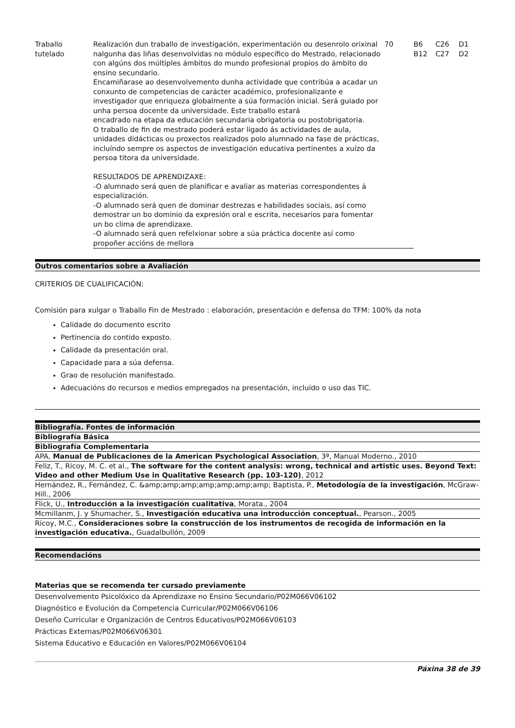| Traballo tutelado | Realización dun traballo de investigación, experimentación ou desenrolo orixinal nalgunha das liñas desenvolvidas no módulo específico do Mestrado, relacionado con algúns dos múltiples ámbitos do mundo profesional propios do ámbito do ensino secundario. Encamiñarase ao desenvolvemento dunha actividade que contribúa a acadar un conxunto de competencias de carácter académico, profesionalizante e investigador que enriqueza globalmente a súa formación inicial. Será guiado por unha persoa docente da universidade. Este traballo estará encadrado na etapa da educación secundaria obrigatoria ou postobrigatoria. O traballo de fin de mestrado poderá estar ligado ás actividades de aula, unidades didácticas ou proxectos realizados polo alumnado na fase de prácticas, incluíndo sempre os aspectos de investigación educativa pertinentes a xuízo da persoa titora da universidade. RESULTADOS DE APRENDIZAXE: -O alumnado será quen de planificar e avaliar as materias correspondentes á especialización. -O alumnado será quen de dominar destrezas e habilidades sociais, así como demostrar un bo dominio da expresión oral e escrita, necesarios para fomentar un bo clima de aprendizaxe. -O alumnado será quen refelxionar sobre a súa práctica docente así como propoñer accións de mellora | 70 | B6 B12 | C26 C27 | D1 D2 |
Outros comentarios sobre a Avaliación
CRITERIOS DE CUALIFICACIÓN:
Comisión para xulgar o Traballo Fin de Mestrado : elaboración, presentación e defensa do TFM: 100% da nota
Calidade do documento escrito
Pertinencia do contido exposto.
Calidade da presentación oral.
Capacidade para a súa defensa.
Grao de resolución manifestado.
Adecuacións do recursos e medios empregados na presentación, incluído o uso das TIC.
Bibliografía. Fontes de información
Bibliografía Básica
Bibliografía Complementaria
APA, Manual de Publicaciones de la American Psychological Association, 3ª, Manual Moderno., 2010
Feliz, T., Ricoy, M. C. et al., The software for the content analysis: wrong, technical and artistic uses. Beyond Text: Video and other Medium Use in Qualitative Research (pp. 103-120), 2012
Hernández, R., Fernández, C. &amp;amp;amp;amp;amp;amp;amp; Baptista, P., Metodología de la investigación, McGraw-Hill., 2006
Flick, U., Introducción a la investigación cualitativa, Morata., 2004
Mcmillanm, J. y Shumacher, S., Investigación educativa una introducción conceptual., Pearson., 2005
Ricoy, M.C., Consideraciones sobre la construcción de los instrumentos de recogida de información en la investigación educativa., Guadalbullón, 2009
Recomendacións
Materias que se recomenda ter cursado previamente
Desenvolvemento Psicolóxico da Aprendizaxe no Ensino Secundario/P02M066V06102
Diagnóstico e Evolución da Competencia Curricular/P02M066V06106
Deseño Curricular e Organización de Centros Educativos/P02M066V06103
Prácticas Externas/P02M066V06301
Sistema Educativo e Educación en Valores/P02M066V06104
Páxina 38 de 39